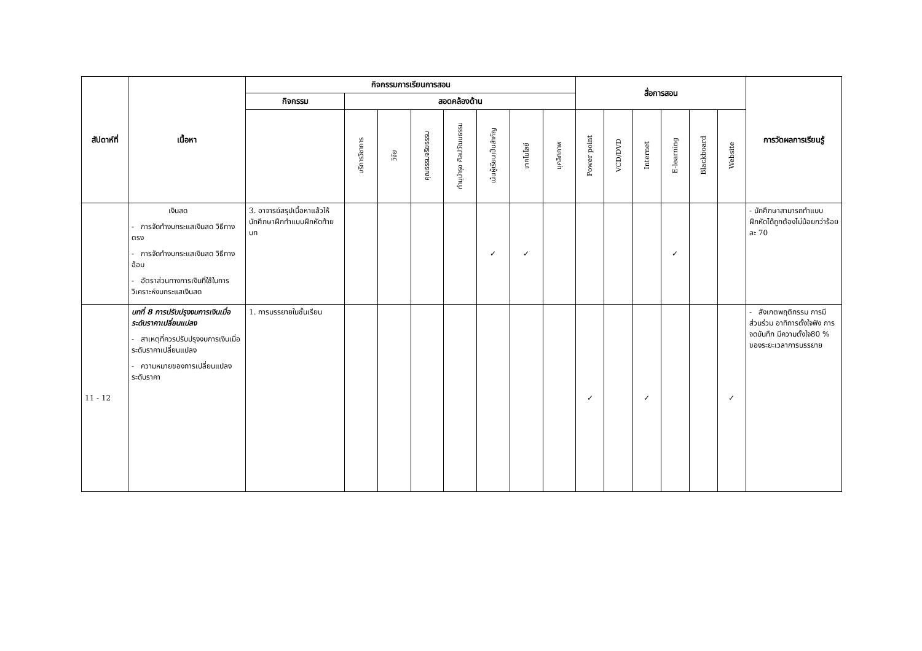| สัปดาห์ที่ | เนื้อหา | กิจกรรมการเรียนการสอน | | | | | | | | สื่อการสอน | | | | | | การวัดผลการเรียนรู้ |
| --- | --- | --- | --- | --- | --- | --- | --- | --- | --- | --- | --- | --- | --- | --- | --- | --- |
| | | กิจกรรม | สอดคล้องด้าน | | | | | | | | | | | | | |
| | | | บริการวิชาการ | วิจัย | คุณธรรมจริยธรรม | ทำนุบำรุง ศิลปวัฒนธรรม | เน้นผู้เรียนเป็นสำคัญ | เทคโนโลยี | บุคลิกภาพ | Power point | VCD/DVD | Internet | E-learning | Blackboard | Website | |
| | เงินสด - การจัดทำงบกระแสเงินสด วิธีทางตรง - การจัดทำงบกระแสเงินสด วิธีทางอ้อม - อัตราส่วนทางการเงินที่ใช้ในการวิเคราะห์งบกระแสเงินสด | 3. อาจารย์สรุปเนื้อหาแล้วให้นักศึกษาฝึกทำแบบฝึกหัดท้ายบท | | | | | ✓ | ✓ | | | | | ✓ | | | - นักศึกษาสามารถทำแบบฝึกหัดได้ถูกต้องไม่น้อยกว่าร้อยละ 70 |
| 11 - 12 | บทที่ 8 การปรับปรุงงบการเงินเมื่อระดับราคาเปลี่ยนแปลง - สาเหตุที่ควรปรับปรุงงบการเงินเมื่อระดับราคาเปลี่ยนแปลง - ความหมายของการเปลี่ยนแปลงระดับราคา | 1. การบรรยายในชั้นเรียน | | | | | | | | ✓ | | ✓ | | | ✓ | - สังเกตพฤติกรรม การมีส่วนร่วม อาทิการตั้งใจฟัง การจดบันทึก มีความตั้งใจ80 % ของระยะเวลาการบรรยาย |